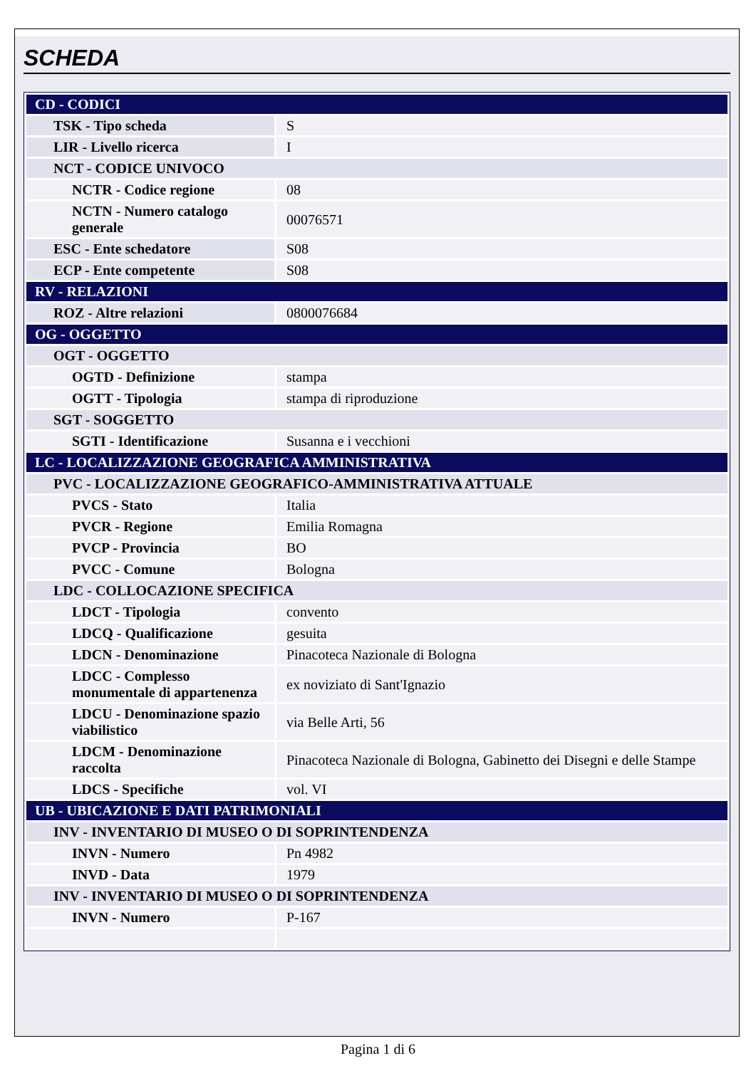SCHEDA
| CD - CODICI | |
| TSK - Tipo scheda | S |
| LIR - Livello ricerca | I |
| NCT - CODICE UNIVOCO | |
| NCTR - Codice regione | 08 |
| NCTN - Numero catalogo generale | 00076571 |
| ESC - Ente schedatore | S08 |
| ECP - Ente competente | S08 |
| RV - RELAZIONI | |
| ROZ - Altre relazioni | 0800076684 |
| OG - OGGETTO | |
| OGT - OGGETTO | |
| OGTD - Definizione | stampa |
| OGTT - Tipologia | stampa di riproduzione |
| SGT - SOGGETTO | |
| SGTI - Identificazione | Susanna e i vecchioni |
| LC - LOCALIZZAZIONE GEOGRAFICA AMMINISTRATIVA | |
| PVC - LOCALIZZAZIONE GEOGRAFICO-AMMINISTRATIVA ATTUALE | |
| PVCS - Stato | Italia |
| PVCR - Regione | Emilia Romagna |
| PVCP - Provincia | BO |
| PVCC - Comune | Bologna |
| LDC - COLLOCAZIONE SPECIFICA | |
| LDCT - Tipologia | convento |
| LDCQ - Qualificazione | gesuita |
| LDCN - Denominazione | Pinacoteca Nazionale di Bologna |
| LDCC - Complesso monumentale di appartenenza | ex noviziato di Sant'Ignazio |
| LDCU - Denominazione spazio viabilistico | via Belle Arti, 56 |
| LDCM - Denominazione raccolta | Pinacoteca Nazionale di Bologna, Gabinetto dei Disegni e delle Stampe |
| LDCS - Specifiche | vol. VI |
| UB - UBICAZIONE E DATI PATRIMONIALI | |
| INV - INVENTARIO DI MUSEO O DI SOPRINTENDENZA | |
| INVN - Numero | Pn 4982 |
| INVD - Data | 1979 |
| INV - INVENTARIO DI MUSEO O DI SOPRINTENDENZA | |
| INVN - Numero | P-167 |
Pagina 1 di 6